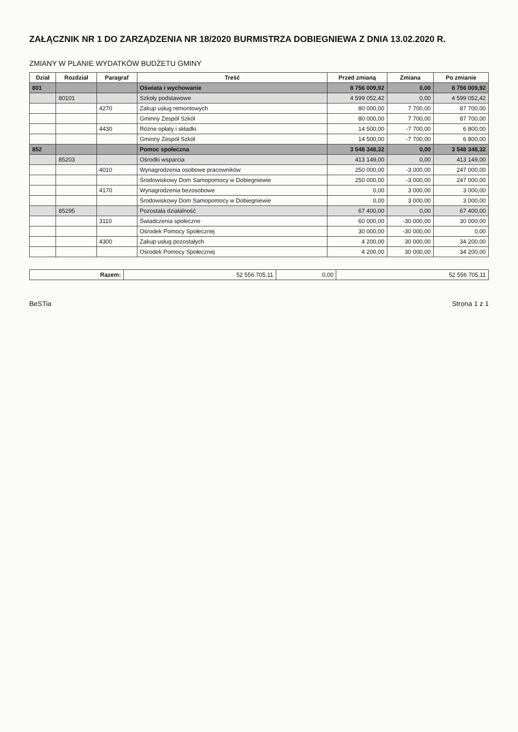ZAŁĄCZNIK NR 1 DO ZARZĄDZENIA NR 18/2020 BURMISTRZA DOBIEGNIEWA Z DNIA 13.02.2020 R.
ZMIANY W PLANIE WYDATKÓW BUDŻETU GMINY
| Dział | Rozdział | Paragraf | Treść | Przed zmianą | Zmiana | Po zmianie |
| --- | --- | --- | --- | --- | --- | --- |
| 801 | | | Oświata i wychowanie | 8 756 009,92 | 0,00 | 8 756 009,92 |
| | 80101 | | Szkoły podstawowe | 4 599 052,42 | 0,00 | 4 599 052,42 |
| | | 4270 | Zakup usług remontowych | 80 000,00 | 7 700,00 | 87 700,00 |
| | | | Gminny Zespół Szkół | 80 000,00 | 7 700,00 | 87 700,00 |
| | | 4430 | Różne opłaty i składki | 14 500,00 | -7 700,00 | 6 800,00 |
| | | | Gminny Zespół Szkół | 14 500,00 | -7 700,00 | 6 800,00 |
| 852 | | | Pomoc społeczna | 3 548 348,32 | 0,00 | 3 548 348,32 |
| | 85203 | | Ośrodki wsparcia | 413 149,00 | 0,00 | 413 149,00 |
| | | 4010 | Wynagrodzenia osobowe pracowników | 250 000,00 | -3 000,00 | 247 000,00 |
| | | | Środowiskowy Dom Samopomocy w Dobiegniewie | 250 000,00 | -3 000,00 | 247 000,00 |
| | | 4170 | Wynagrodzenia bezosobowe | 0,00 | 3 000,00 | 3 000,00 |
| | | | Środowiskowy Dom Samopomocy w Dobiegniewie | 0,00 | 3 000,00 | 3 000,00 |
| | 85295 | | Pozostała działalność | 67 400,00 | 0,00 | 67 400,00 |
| | | 3110 | Świadczenia społeczne | 60 000,00 | -30 000,00 | 30 000,00 |
| | | | Ośrodek Pomocy Społecznej | 30 000,00 | -30 000,00 | 0,00 |
| | | 4300 | Zakup usług pozostałych | 4 200,00 | 30 000,00 | 34 200,00 |
| | | | Ośrodek Pomocy Społecznej | 4 200,00 | 30 000,00 | 34 200,00 |
| Razem: | 52 556 705,11 | 0,00 | 52 556 705,11 |
BeSTia Strona 1 z 1